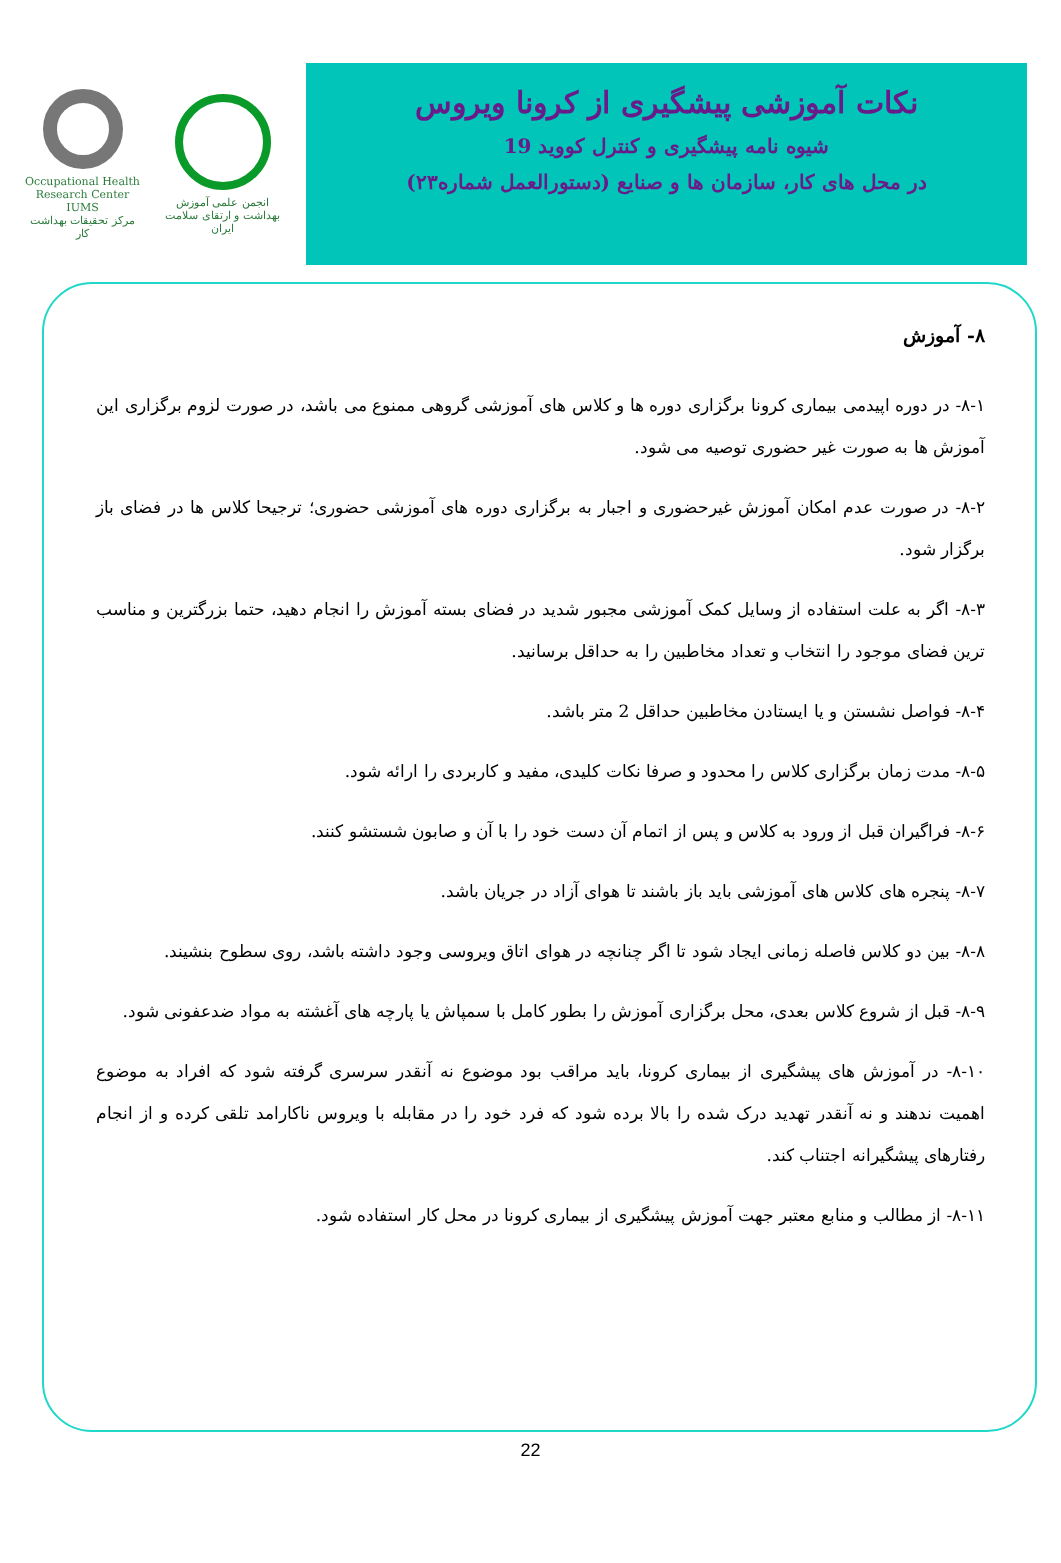Occupational Health Research Center IUMS
مرکز تحقیقات بهداشت کار
انجمن علمی آموزش بهداشت و ارتقای سلامت ایران
نکات آموزشی پیشگیری از کرونا ویروس
شیوه نامه پیشگیری و کنترل کووید 19
در محل های کار، سازمان ها و صنایع (دستورالعمل شماره۲۳)
۸- آموزش
۸-۱- در دوره اپیدمی بیماری کرونا برگزاری دوره ها و کلاس های آموزشی گروهی ممنوع می باشد، در صورت لزوم برگزاری این آموزش ها به صورت غیر حضوری توصیه می شود.
۸-۲- در صورت عدم امکان آموزش غیرحضوری و اجبار به برگزاری دوره های آموزشی حضوری؛ ترجیحا کلاس ها در فضای باز برگزار شود.
۸-۳- اگر به علت استفاده از وسایل کمک آموزشی مجبور شدید در فضای بسته آموزش را انجام دهید، حتما بزرگترین و مناسب ترین فضای موجود را انتخاب و تعداد مخاطبین را به حداقل برسانید.
۸-۴- فواصل نشستن و یا ایستادن مخاطبین حداقل 2 متر باشد.
۸-۵- مدت زمان برگزاری کلاس را محدود و صرفا نکات کلیدی، مفید و کاربردی را ارائه شود.
۸-۶- فراگیران قبل از ورود به کلاس و پس از اتمام آن دست خود را با آن و صابون شستشو کنند.
۸-۷- پنجره های کلاس های آموزشی باید باز باشند تا هوای آزاد در جریان باشد.
۸-۸- بین دو کلاس فاصله زمانی ایجاد شود تا اگر چنانچه در هوای اتاق ویروسی وجود داشته باشد، روی سطوح بنشیند.
۸-۹- قبل از شروع کلاس بعدی، محل برگزاری آموزش را بطور کامل با سمپاش یا پارچه های آغشته به مواد ضدعفونی شود.
۸-۱۰- در آموزش های پیشگیری از بیماری کرونا، باید مراقب بود موضوع نه آنقدر سرسری گرفته شود که افراد به موضوع اهمیت ندهند و نه آنقدر تهدید درک شده را بالا برده شود که فرد خود را در مقابله با ویروس ناکارامد تلقی کرده و از انجام رفتارهای پیشگیرانه اجتناب کند.
۸-۱۱- از مطالب و منابع معتبر جهت آموزش پیشگیری از بیماری کرونا در محل کار استفاده شود.
22